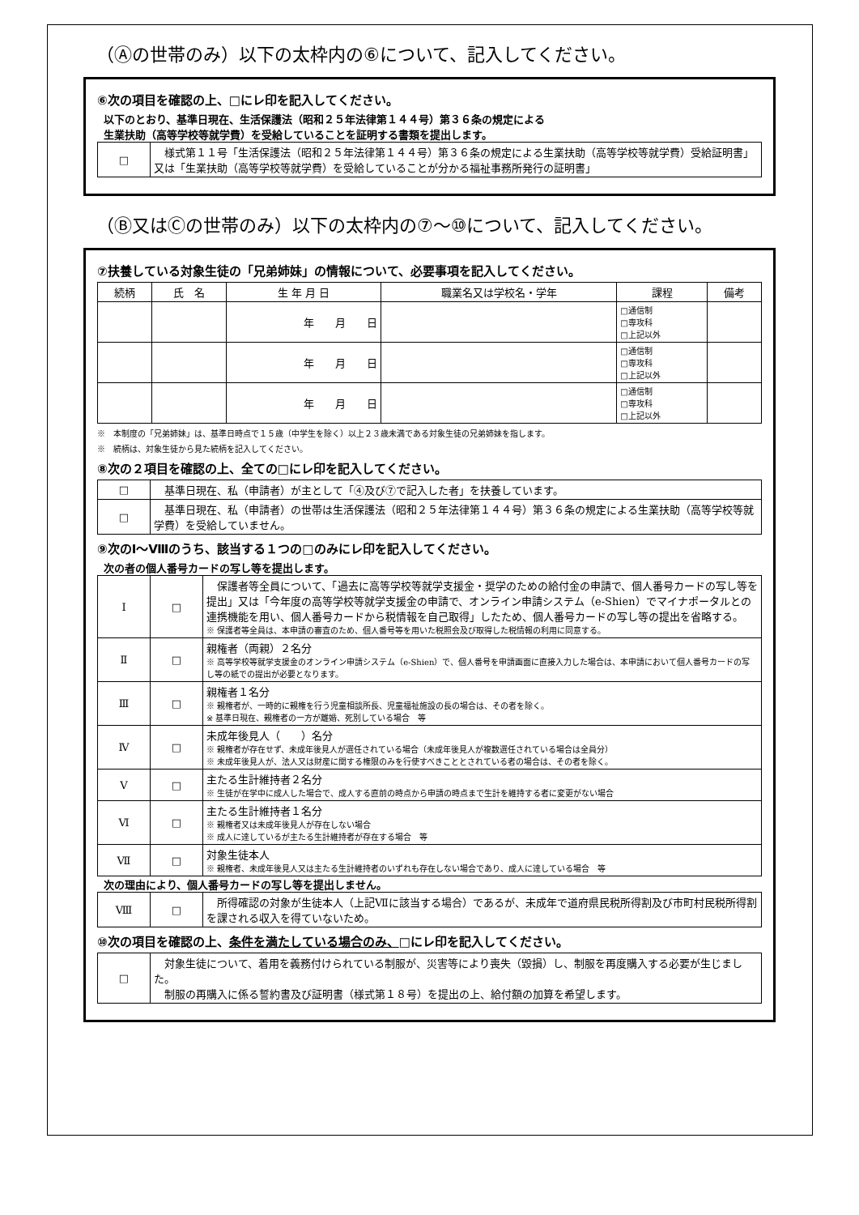（Ⓐの世帯のみ）以下の太枠内の⑥について、記入してください。
⑥次の項目を確認の上、□にレ印を記入してください。
以下のとおり、基準日現在、生活保護法（昭和２５年法律第１４４号）第３６条の規定による
生業扶助（高等学校等就学費）を受給していることを証明する書類を提出します。
| □ | 様式第１１号「生活保護法（昭和２５年法律第１４４号）第３６条の規定による生業扶助（高等学校等就学費）受給証明書」 又は「生業扶助（高等学校等就学費）を受給していることが分かる福祉事務所発行の証明書」 |
（Ⓑ又はⒸの世帯のみ）以下の太枠内の⑦～⑩について、記入してください。
⑦扶養している対象生徒の「兄弟姉妹」の情報について、必要事項を記入してください。
| 続柄 | 氏 名 | 生 年 月 日 | 職業名又は学校名・学年 | 課程 | 備考 |
| --- | --- | --- | --- | --- | --- |
| | | 年 月 日 | | □通信制 □専攻科 □上記以外 | |
| | | 年 月 日 | | □通信制 □専攻科 □上記以外 | |
| | | 年 月 日 | | □通信制 □専攻科 □上記以外 | |
※　本制度の「兄弟姉妹」は、基準日時点で１５歳（中学生を除く）以上２３歳未満である対象生徒の兄弟姉妹を指します。
※　続柄は、対象生徒から見た続柄を記入してください。
⑧次の２項目を確認の上、全ての□にレ印を記入してください。
| □ | 基準日現在、私（申請者）が主として「④及び⑦で記入した者」を扶養しています。 |
| □ | 基準日現在、私（申請者）の世帯は生活保護法（昭和２５年法律第１４４号）第３６条の規定による生業扶助（高等学校等就学費）を受給していません。 |
⑨次のⅠ～Ⅷのうち、該当する１つの□のみにレ印を記入してください。
次の者の個人番号カードの写し等を提出します。
| Ⅰ | □ | 保護者等全員について、「過去に高等学校等就学支援金・奨学のための給付金の申請で、個人番号カードの写し等を提出」又は「今年度の高等学校等就学支援金の申請で、オンライン申請システム（e-Shien）でマイナポータルとの連携機能を用い、個人番号カードから税情報を自己取得」したため、個人番号カードの写し等の提出を省略する。 ※ 保護者等全員は、本申請の審査のため、個人番号等を用いた税照会及び取得した税情報の利用に同意する。 |
| Ⅱ | □ | 親権者（両親）２名分 ※ 高等学校等就学支援金のオンライン申請システム（e-Shien）で、個人番号を申請画面に直接入力した場合は、本申請において個人番号カードの写し等の紙での提出が必要となります。 |
| Ⅲ | □ | 親権者１名分 ※ 親権者が、一時的に親権を行う児童相談所長、児童福祉施設の長の場合は、その者を除く。 ※ 基準日現在、親権者の一方が離婚、死別している場合 等 |
| Ⅳ | □ | 未成年後見人（ ）名分 ※ 親権者が存在せず、未成年後見人が選任されている場合（未成年後見人が複数選任されている場合は全員分） ※ 未成年後見人が、法人又は財産に関する権限のみを行使すべきこととされている者の場合は、その者を除く。 |
| Ⅴ | □ | 主たる生計維持者２名分 ※ 生徒が在学中に成人した場合で、成人する直前の時点から申請の時点まで生計を維持する者に変更がない場合 |
| Ⅵ | □ | 主たる生計維持者１名分 ※ 親権者又は未成年後見人が存在しない場合 ※ 成人に達しているが主たる生計維持者が存在する場合 等 |
| Ⅶ | □ | 対象生徒本人 ※ 親権者、未成年後見人又は主たる生計維持者のいずれも存在しない場合であり、成人に達している場合 等 |
次の理由により、個人番号カードの写し等を提出しません。
| Ⅷ | □ | 所得確認の対象が生徒本人（上記Ⅶに該当する場合）であるが、未成年で道府県民税所得割及び市町村民税所得割を課される収入を得ていないため。 |
⑩次の項目を確認の上、条件を満たしている場合のみ、□にレ印を記入してください。
| □ | 対象生徒について、着用を義務付けられている制服が、災害等により喪失（毀損）し、制服を再度購入する必要が生じました。 制服の再購入に係る誓約書及び証明書（様式第１８号）を提出の上、給付額の加算を希望します。 |